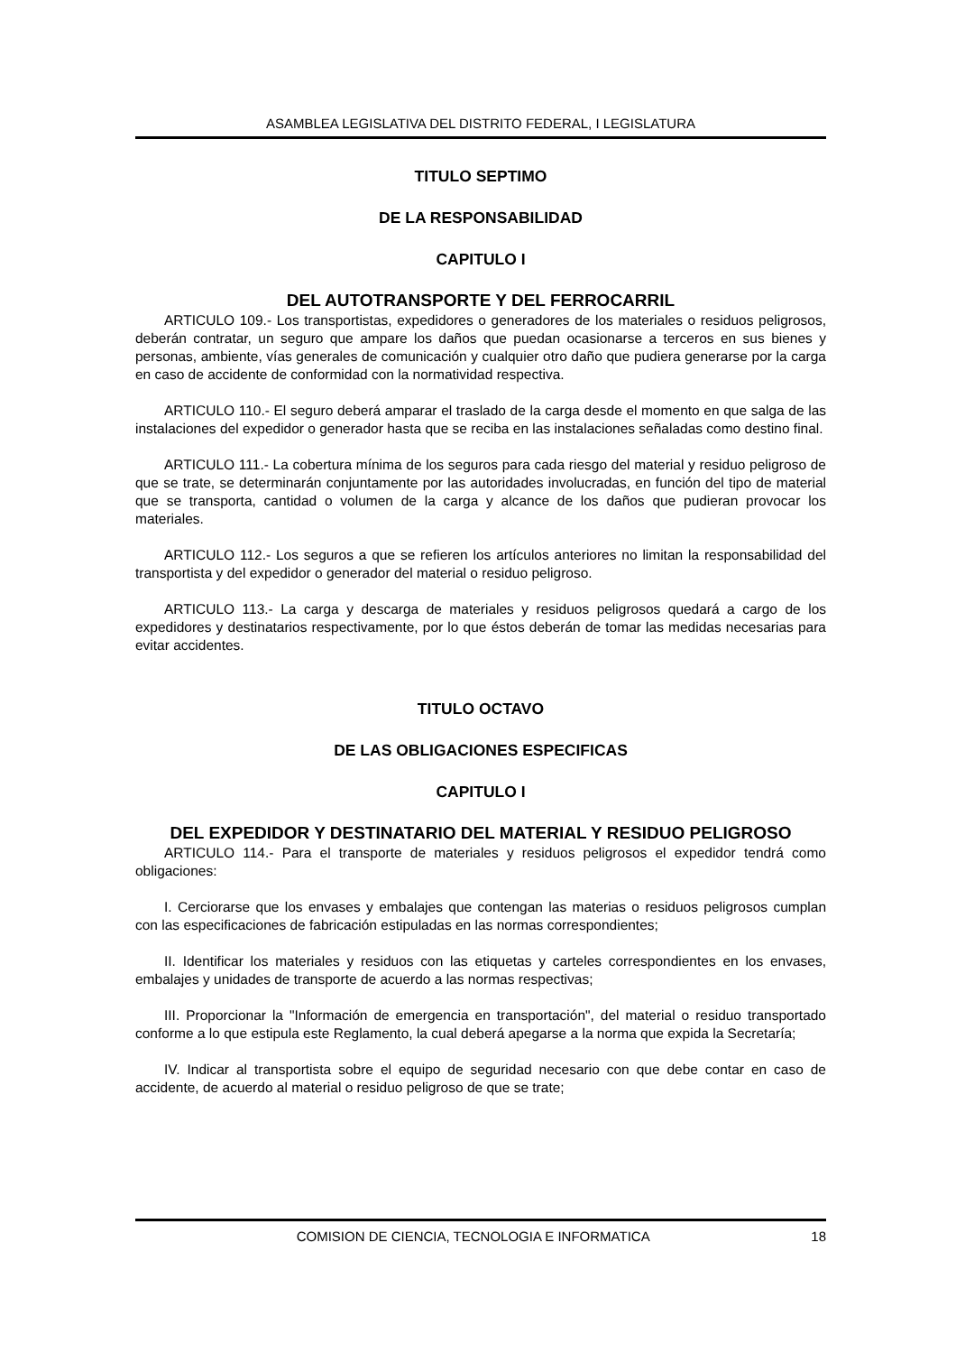ASAMBLEA LEGISLATIVA DEL DISTRITO FEDERAL, I LEGISLATURA
TITULO SEPTIMO
DE LA RESPONSABILIDAD
CAPITULO I
DEL AUTOTRANSPORTE Y DEL FERROCARRIL
ARTICULO 109.- Los transportistas, expedidores o generadores de los materiales o residuos peligrosos, deberán contratar, un seguro que ampare los daños que puedan ocasionarse a terceros en sus bienes y personas, ambiente, vías generales de comunicación y cualquier otro daño que pudiera generarse por la carga en caso de accidente de conformidad con la normatividad respectiva.
ARTICULO 110.- El seguro deberá amparar el traslado de la carga desde el momento en que salga de las instalaciones del expedidor o generador hasta que se reciba en las instalaciones señaladas como destino final.
ARTICULO 111.- La cobertura mínima de los seguros para cada riesgo del material y residuo peligroso de que se trate, se determinarán conjuntamente por las autoridades involucradas, en función del tipo de material que se transporta, cantidad o volumen de la carga y alcance de los daños que pudieran provocar los materiales.
ARTICULO 112.- Los seguros a que se refieren los artículos anteriores no limitan la responsabilidad del transportista y del expedidor o generador del material o residuo peligroso.
ARTICULO 113.- La carga y descarga de materiales y residuos peligrosos quedará a cargo de los expedidores y destinatarios respectivamente, por lo que éstos deberán de tomar las medidas necesarias para evitar accidentes.
TITULO OCTAVO
DE LAS OBLIGACIONES ESPECIFICAS
CAPITULO I
DEL EXPEDIDOR Y DESTINATARIO DEL MATERIAL Y RESIDUO PELIGROSO
ARTICULO 114.- Para el transporte de materiales y residuos peligrosos el expedidor tendrá como obligaciones:
I. Cerciorarse que los envases y embalajes que contengan las materias o residuos peligrosos cumplan con las especificaciones de fabricación estipuladas en las normas correspondientes;
II. Identificar los materiales y residuos con las etiquetas y carteles correspondientes en los envases, embalajes y unidades de transporte de acuerdo a las normas respectivas;
III. Proporcionar la "Información de emergencia en transportación", del material o residuo transportado conforme a lo que estipula este Reglamento, la cual deberá apegarse a la norma que expida la Secretaría;
IV. Indicar al transportista sobre el equipo de seguridad necesario con que debe contar en caso de accidente, de acuerdo al material o residuo peligroso de que se trate;
COMISION DE CIENCIA, TECNOLOGIA E INFORMATICA 18